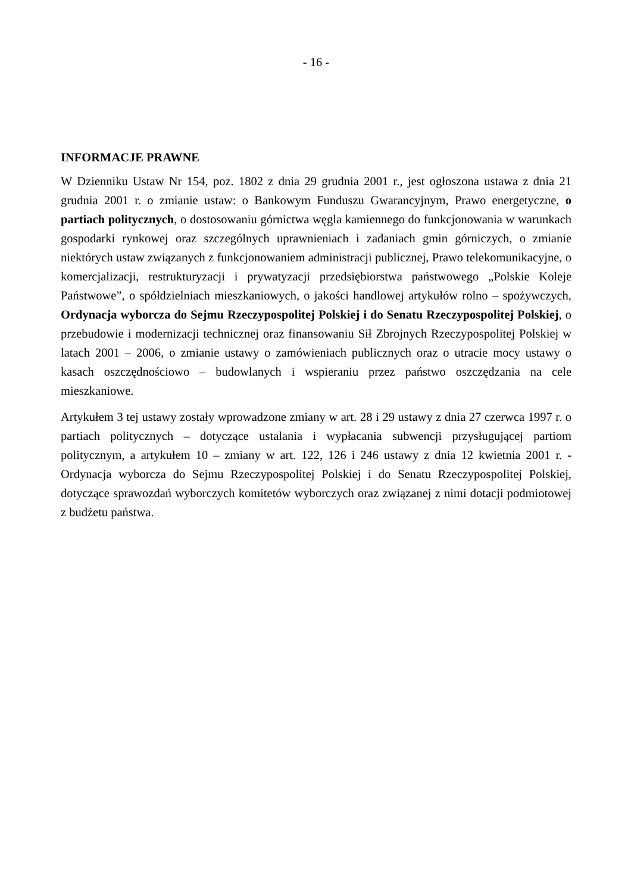- 16 -
INFORMACJE PRAWNE
W Dzienniku Ustaw Nr 154, poz. 1802 z dnia 29 grudnia 2001 r., jest ogłoszona ustawa z dnia 21 grudnia 2001 r. o zmianie ustaw: o Bankowym Funduszu Gwarancyjnym, Prawo energetyczne, o partiach politycznych, o dostosowaniu górnictwa węgla kamiennego do funkcjonowania w warunkach gospodarki rynkowej oraz szczególnych uprawnieniach i zadaniach gmin górniczych, o zmianie niektórych ustaw związanych z funkcjonowaniem administracji publicznej, Prawo telekomunikacyjne, o komercjalizacji, restrukturyzacji i prywatyzacji przedsiębiorstwa państwowego „Polskie Koleje Państwowe”, o spółdzielniach mieszkaniowych, o jakości handlowej artykułów rolno – spożywczych, Ordynacja wyborcza do Sejmu Rzeczypospolitej Polskiej i do Senatu Rzeczypospolitej Polskiej, o przebudowie i modernizacji technicznej oraz finansowaniu Sił Zbrojnych Rzeczypospolitej Polskiej w latach 2001 – 2006, o zmianie ustawy o zamówieniach publicznych oraz o utracie mocy ustawy o kasach oszczędnościowo – budowlanych i wspieraniu przez państwo oszczędzania na cele mieszkaniowe.
Artykułem 3 tej ustawy zostały wprowadzone zmiany w art. 28 i 29 ustawy z dnia 27 czerwca 1997 r. o partiach politycznych – dotyczące ustalania i wypłacania subwencji przysługującej partiom politycznym, a artykułem 10 – zmiany w art. 122, 126 i 246 ustawy z dnia 12 kwietnia 2001 r. - Ordynacja wyborcza do Sejmu Rzeczypospolitej Polskiej i do Senatu Rzeczypospolitej Polskiej, dotyczące sprawozdań wyborczych komitetów wyborczych oraz związanej z nimi dotacji podmiotowej z budżetu państwa.